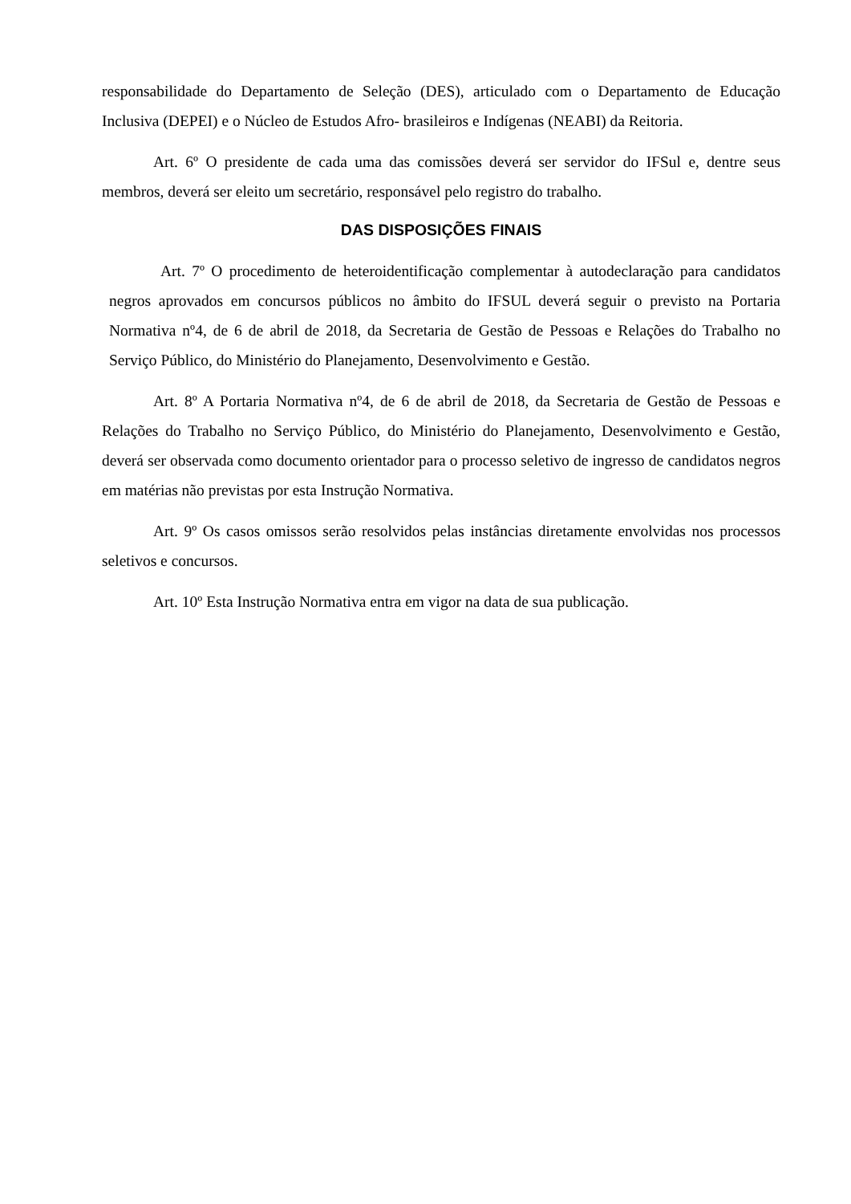responsabilidade do Departamento de Seleção (DES), articulado com o Departamento de Educação Inclusiva (DEPEI) e o Núcleo de Estudos Afro- brasileiros e Indígenas (NEABI) da Reitoria.
Art. 6º O presidente de cada uma das comissões deverá ser servidor do IFSul e, dentre seus membros, deverá ser eleito um secretário, responsável pelo registro do trabalho.
DAS DISPOSIÇÕES FINAIS
Art. 7º O procedimento de heteroidentificação complementar à autodeclaração para candidatos negros aprovados em concursos públicos no âmbito do IFSUL deverá seguir o previsto na Portaria Normativa nº4, de 6 de abril de 2018, da Secretaria de Gestão de Pessoas e Relações do Trabalho no Serviço Público, do Ministério do Planejamento, Desenvolvimento e Gestão.
Art. 8º A Portaria Normativa nº4, de 6 de abril de 2018, da Secretaria de Gestão de Pessoas e Relações do Trabalho no Serviço Público, do Ministério do Planejamento, Desenvolvimento e Gestão, deverá ser observada como documento orientador para o processo seletivo de ingresso de candidatos negros em matérias não previstas por esta Instrução Normativa.
Art. 9º Os casos omissos serão resolvidos pelas instâncias diretamente envolvidas nos processos seletivos e concursos.
Art. 10º Esta Instrução Normativa entra em vigor na data de sua publicação.